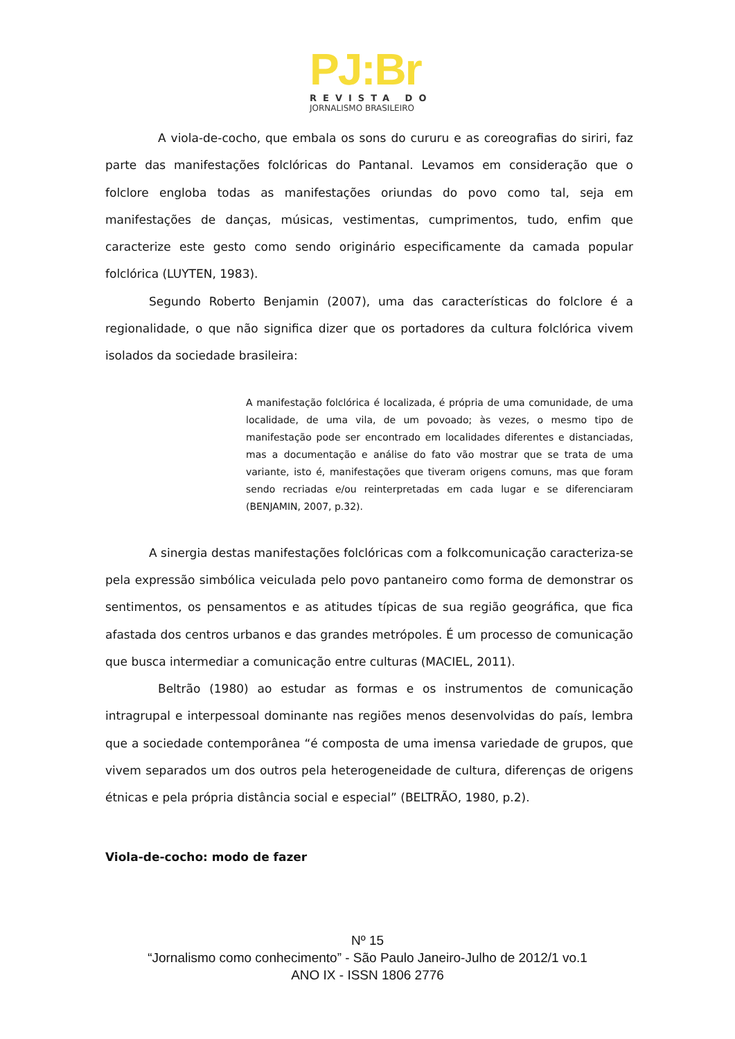PJ:Br
REVISTA DO
JORNALISMO BRASILEIRO
A viola-de-cocho, que embala os sons do cururu e as coreografias do siriri, faz parte das manifestações folclóricas do Pantanal. Levamos em consideração que o folclore engloba todas as manifestações oriundas do povo como tal, seja em manifestações de danças, músicas, vestimentas, cumprimentos, tudo, enfim que caracterize este gesto como sendo originário especificamente da camada popular folclórica (LUYTEN, 1983).
Segundo Roberto Benjamin (2007), uma das características do folclore é a regionalidade, o que não significa dizer que os portadores da cultura folclórica vivem isolados da sociedade brasileira:
A manifestação folclórica é localizada, é própria de uma comunidade, de uma localidade, de uma vila, de um povoado; às vezes, o mesmo tipo de manifestação pode ser encontrado em localidades diferentes e distanciadas, mas a documentação e análise do fato vão mostrar que se trata de uma variante, isto é, manifestações que tiveram origens comuns, mas que foram sendo recriadas e/ou reinterpretadas em cada lugar e se diferenciaram (BENJAMIN, 2007, p.32).
A sinergia destas manifestações folclóricas com a folkcomunicação caracteriza-se pela expressão simbólica veiculada pelo povo pantaneiro como forma de demonstrar os sentimentos, os pensamentos e as atitudes típicas de sua região geográfica, que fica afastada dos centros urbanos e das grandes metrópoles. É um processo de comunicação que busca intermediar a comunicação entre culturas (MACIEL, 2011).
Beltrão (1980) ao estudar as formas e os instrumentos de comunicação intragrupal e interpessoal dominante nas regiões menos desenvolvidas do país, lembra que a sociedade contemporânea “é composta de uma imensa variedade de grupos, que vivem separados um dos outros pela heterogeneidade de cultura, diferenças de origens étnicas e pela própria distância social e especial” (BELTRÃO, 1980, p.2).
Viola-de-cocho: modo de fazer
Nº 15
“Jornalismo como conhecimento” - São Paulo Janeiro-Julho de 2012/1 vo.1
ANO IX - ISSN 1806 2776